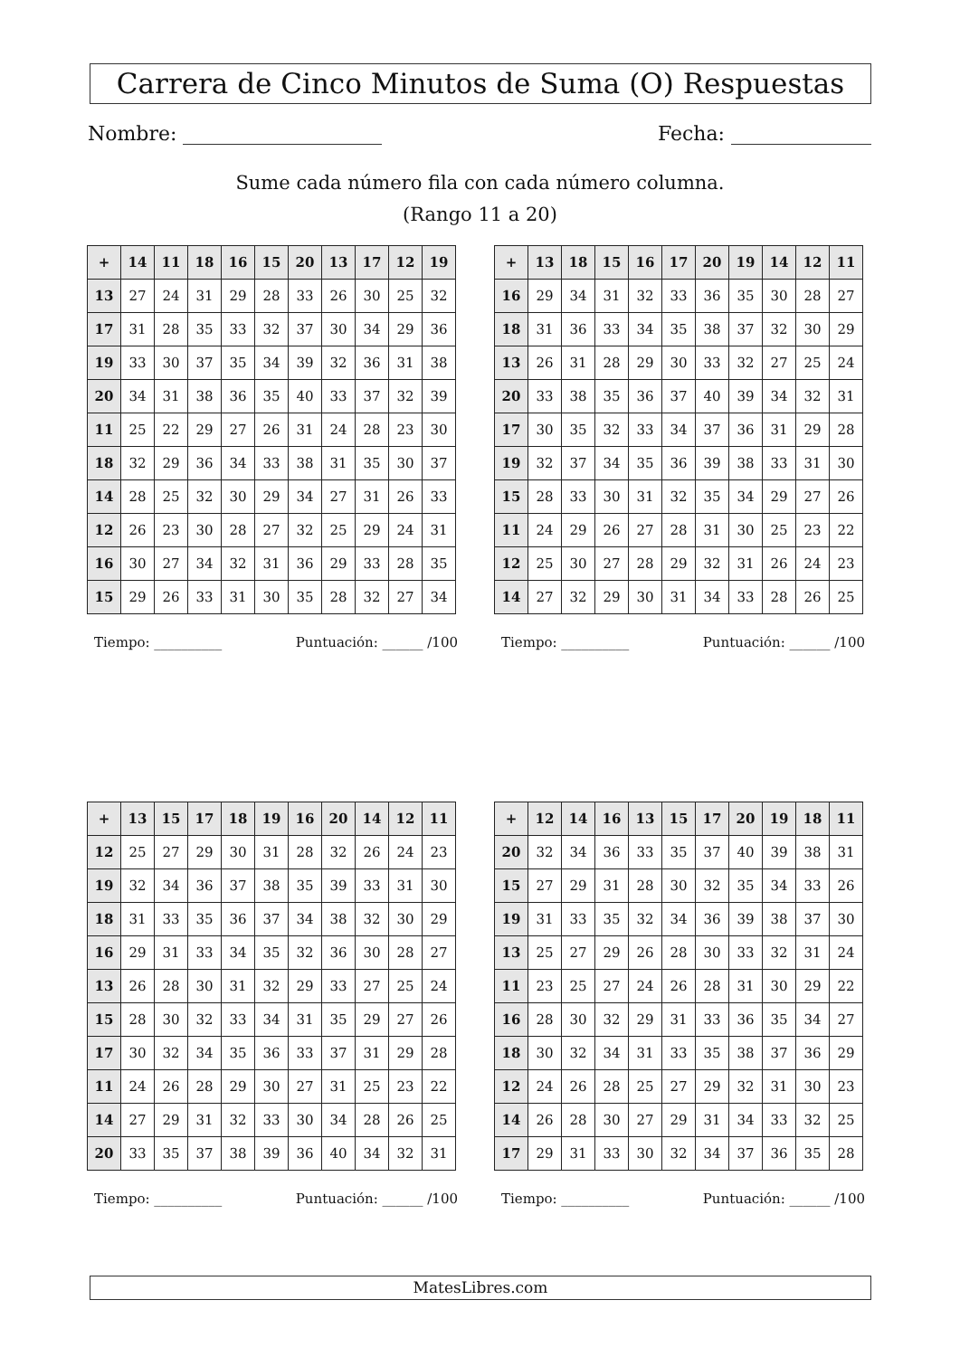Carrera de Cinco Minutos de Suma (O) Respuestas
Nombre: Fecha:
Sume cada número fila con cada número columna.
(Rango 11 a 20)
| + | 14 | 11 | 18 | 16 | 15 | 20 | 13 | 17 | 12 | 19 |
| --- | --- | --- | --- | --- | --- | --- | --- | --- | --- | --- |
| 13 | 27 | 24 | 31 | 29 | 28 | 33 | 26 | 30 | 25 | 32 |
| 17 | 31 | 28 | 35 | 33 | 32 | 37 | 30 | 34 | 29 | 36 |
| 19 | 33 | 30 | 37 | 35 | 34 | 39 | 32 | 36 | 31 | 38 |
| 20 | 34 | 31 | 38 | 36 | 35 | 40 | 33 | 37 | 32 | 39 |
| 11 | 25 | 22 | 29 | 27 | 26 | 31 | 24 | 28 | 23 | 30 |
| 18 | 32 | 29 | 36 | 34 | 33 | 38 | 31 | 35 | 30 | 37 |
| 14 | 28 | 25 | 32 | 30 | 29 | 34 | 27 | 31 | 26 | 33 |
| 12 | 26 | 23 | 30 | 28 | 27 | 32 | 25 | 29 | 24 | 31 |
| 16 | 30 | 27 | 34 | 32 | 31 | 36 | 29 | 33 | 28 | 35 |
| 15 | 29 | 26 | 33 | 31 | 30 | 35 | 28 | 32 | 27 | 34 |
Tiempo: __________ Puntuación: ______ /100
| + | 13 | 18 | 15 | 16 | 17 | 20 | 19 | 14 | 12 | 11 |
| --- | --- | --- | --- | --- | --- | --- | --- | --- | --- | --- |
| 16 | 29 | 34 | 31 | 32 | 33 | 36 | 35 | 30 | 28 | 27 |
| 18 | 31 | 36 | 33 | 34 | 35 | 38 | 37 | 32 | 30 | 29 |
| 13 | 26 | 31 | 28 | 29 | 30 | 33 | 32 | 27 | 25 | 24 |
| 20 | 33 | 38 | 35 | 36 | 37 | 40 | 39 | 34 | 32 | 31 |
| 17 | 30 | 35 | 32 | 33 | 34 | 37 | 36 | 31 | 29 | 28 |
| 19 | 32 | 37 | 34 | 35 | 36 | 39 | 38 | 33 | 31 | 30 |
| 15 | 28 | 33 | 30 | 31 | 32 | 35 | 34 | 29 | 27 | 26 |
| 11 | 24 | 29 | 26 | 27 | 28 | 31 | 30 | 25 | 23 | 22 |
| 12 | 25 | 30 | 27 | 28 | 29 | 32 | 31 | 26 | 24 | 23 |
| 14 | 27 | 32 | 29 | 30 | 31 | 34 | 33 | 28 | 26 | 25 |
Tiempo: __________ Puntuación: ______ /100
| + | 13 | 15 | 17 | 18 | 19 | 16 | 20 | 14 | 12 | 11 |
| --- | --- | --- | --- | --- | --- | --- | --- | --- | --- | --- |
| 12 | 25 | 27 | 29 | 30 | 31 | 28 | 32 | 26 | 24 | 23 |
| 19 | 32 | 34 | 36 | 37 | 38 | 35 | 39 | 33 | 31 | 30 |
| 18 | 31 | 33 | 35 | 36 | 37 | 34 | 38 | 32 | 30 | 29 |
| 16 | 29 | 31 | 33 | 34 | 35 | 32 | 36 | 30 | 28 | 27 |
| 13 | 26 | 28 | 30 | 31 | 32 | 29 | 33 | 27 | 25 | 24 |
| 15 | 28 | 30 | 32 | 33 | 34 | 31 | 35 | 29 | 27 | 26 |
| 17 | 30 | 32 | 34 | 35 | 36 | 33 | 37 | 31 | 29 | 28 |
| 11 | 24 | 26 | 28 | 29 | 30 | 27 | 31 | 25 | 23 | 22 |
| 14 | 27 | 29 | 31 | 32 | 33 | 30 | 34 | 28 | 26 | 25 |
| 20 | 33 | 35 | 37 | 38 | 39 | 36 | 40 | 34 | 32 | 31 |
Tiempo: __________ Puntuación: ______ /100
| + | 12 | 14 | 16 | 13 | 15 | 17 | 20 | 19 | 18 | 11 |
| --- | --- | --- | --- | --- | --- | --- | --- | --- | --- | --- |
| 20 | 32 | 34 | 36 | 33 | 35 | 37 | 40 | 39 | 38 | 31 |
| 15 | 27 | 29 | 31 | 28 | 30 | 32 | 35 | 34 | 33 | 26 |
| 19 | 31 | 33 | 35 | 32 | 34 | 36 | 39 | 38 | 37 | 30 |
| 13 | 25 | 27 | 29 | 26 | 28 | 30 | 33 | 32 | 31 | 24 |
| 11 | 23 | 25 | 27 | 24 | 26 | 28 | 31 | 30 | 29 | 22 |
| 16 | 28 | 30 | 32 | 29 | 31 | 33 | 36 | 35 | 34 | 27 |
| 18 | 30 | 32 | 34 | 31 | 33 | 35 | 38 | 37 | 36 | 29 |
| 12 | 24 | 26 | 28 | 25 | 27 | 29 | 32 | 31 | 30 | 23 |
| 14 | 26 | 28 | 30 | 27 | 29 | 31 | 34 | 33 | 32 | 25 |
| 17 | 29 | 31 | 33 | 30 | 32 | 34 | 37 | 36 | 35 | 28 |
Tiempo: __________ Puntuación: ______ /100
MatesLibres.com